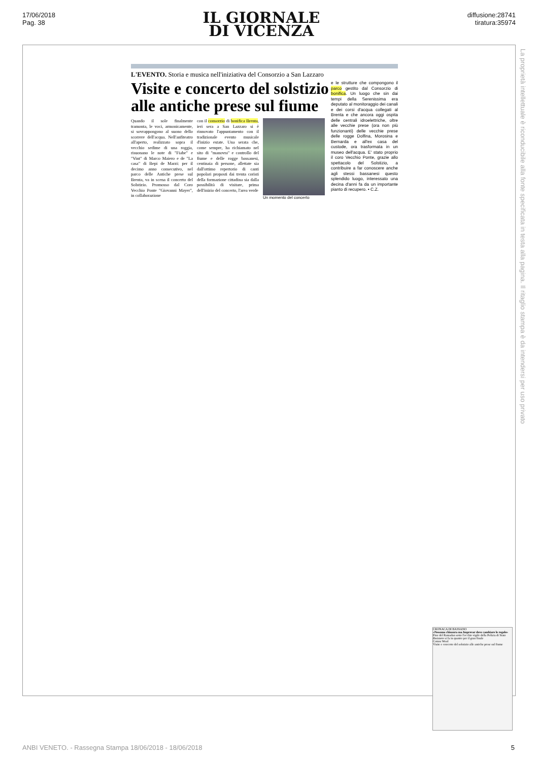17/06/2018
Pag. 38
IL GIORNALE
DI VICENZA
diffusione:28741
tiratura:35974
La proprietà intellettuale è riconducibile alla fonte specificata in testa alla pagina. Il ritaglio stampa è da intendersi per uso privato
L'EVENTO. Storia e musica nell'iniziativa del Consorzio a San Lazzaro
Visite e concerto del solstizio alle antiche prese sul fiume
Quando il sole finalmente tramonta, le voci, armonicamente, si sovrappongono al suono dello scorrere dell'acqua. Nell'anfiteatro all'aperto, realizzato sopra il vecchio sedime di una roggia, risuonano le note di "Fiabe" e "Vint" di Marco Maiero e de "La casa" di Bepi de Marzi: per il decimo anno consecutivo, nel parco delle Antiche prese sul Brenta, va in scena il concerto del Solstizio. Promosso dal Coro Vecchio Ponte "Giovanni Mayer", in collaborazione
con il consorzio di bonifica Brenta, ieri sera a San Lazzaro si è rinnovato l'appuntamento con il tradizionale evento musicale d'inizio estate. Una serata che, come sempre, ha richiamato nel sito di "manovra" e controllo del fiume e delle rogge bassanesi, centinaia di persone, allettate sia dall'ottimo repertorio di canti popolari proposti dai trenta coristi della formazione cittadina sia dalla possibilità di visitare, prima dell'inizio del concerto, l'area verde
Un momento del concerto
e le strutture che compongono il parco gestito dal Consorzio di bonifica. Un luogo che sin dai tempi della Serenissima era deputato al monitoraggio dei canali e dei corsi d'acqua collegati al Brenta e che ancora oggi ospita delle centrali idroelettriche, oltre alle vecchie prese (ora non più funzionanti) delle vecchie prese delle rogge Dolfina, Morosina e Bernarda e all'ex casa del custode, ora trasformata in un museo dell'acqua. E' stato proprio il coro Vecchio Ponte, grazie allo spettacolo del Solstizio, a contribuire a far conoscere anche agli stessi bassanesi questo splendido luogo, interessato una decina d'anni fa da un importante pianto di recupero. • C.Z.
CRONACA DI BASSANO
«Nessuna chiusura ma Imprevar deve cambiare le regole»
Fine del Ramadan sotto l'occhio vigile della Polizia di Stato
Resistere si fa in quattro per il gran finale
Cotton Wool
Visite e concerto del solstizio alle antiche prese sul fiume
ANBI VENETO. - Rassegna Stampa 18/06/2018 - 18/06/2018
5